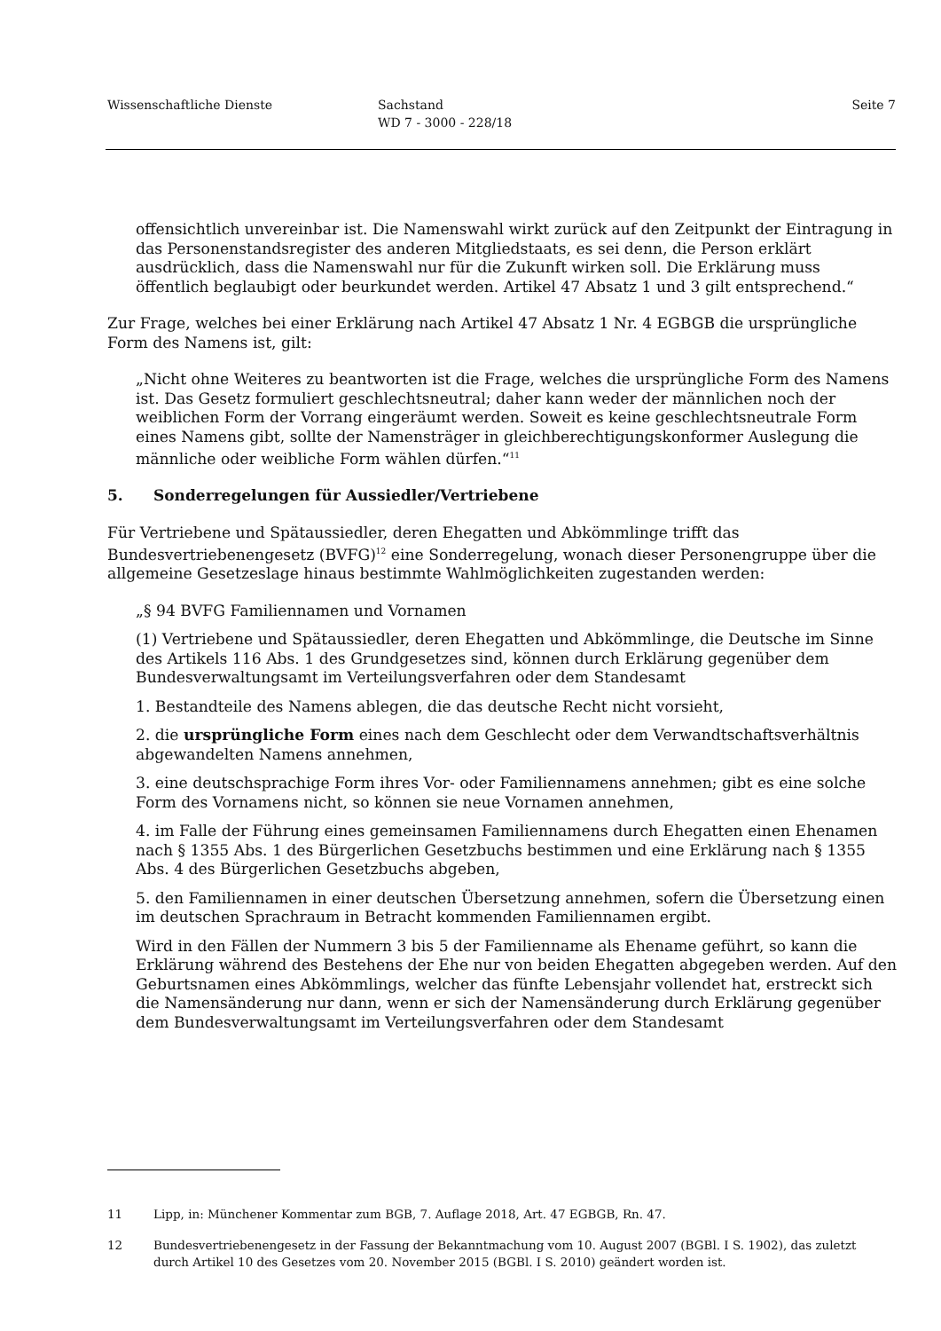Wissenschaftliche Dienste Sachstand
WD 7 - 3000 - 228/18
Seite 7
offensichtlich unvereinbar ist. Die Namenswahl wirkt zurück auf den Zeitpunkt der Eintragung in das Personenstandsregister des anderen Mitgliedstaats, es sei denn, die Person erklärt ausdrücklich, dass die Namenswahl nur für die Zukunft wirken soll. Die Erklärung muss öffentlich beglaubigt oder beurkundet werden. Artikel 47 Absatz 1 und 3 gilt entsprechend.“
Zur Frage, welches bei einer Erklärung nach Artikel 47 Absatz 1 Nr. 4 EGBGB die ursprüngliche Form des Namens ist, gilt:
„Nicht ohne Weiteres zu beantworten ist die Frage, welches die ursprüngliche Form des Namens ist. Das Gesetz formuliert geschlechtsneutral; daher kann weder der männlichen noch der weiblichen Form der Vorrang eingeräumt werden. Soweit es keine geschlechtsneutrale Form eines Namens gibt, sollte der Namensträger in gleichberechtigungskonformer Auslegung die männliche oder weibliche Form wählen dürfen.“<sup>11</sup>
5. Sonderregelungen für Aussiedler/Vertriebene
Für Vertriebene und Spätaussiedler, deren Ehegatten und Abkömmlinge trifft das Bundesvertriebenengesetz (BVFG)<sup>12</sup> eine Sonderregelung, wonach dieser Personengruppe über die allgemeine Gesetzeslage hinaus bestimmte Wahlmöglichkeiten zugestanden werden:
„§ 94 BVFG Familiennamen und Vornamen
(1) Vertriebene und Spätaussiedler, deren Ehegatten und Abkömmlinge, die Deutsche im Sinne des Artikels 116 Abs. 1 des Grundgesetzes sind, können durch Erklärung gegenüber dem Bundesverwaltungsamt im Verteilungsverfahren oder dem Standesamt
1. Bestandteile des Namens ablegen, die das deutsche Recht nicht vorsieht,
2. die ursprüngliche Form eines nach dem Geschlecht oder dem Verwandtschaftsverhältnis abgewandelten Namens annehmen,
3. eine deutschsprachige Form ihres Vor- oder Familiennamens annehmen; gibt es eine solche Form des Vornamens nicht, so können sie neue Vornamen annehmen,
4. im Falle der Führung eines gemeinsamen Familiennamens durch Ehegatten einen Ehenamen nach § 1355 Abs. 1 des Bürgerlichen Gesetzbuchs bestimmen und eine Erklärung nach § 1355 Abs. 4 des Bürgerlichen Gesetzbuchs abgeben,
5. den Familiennamen in einer deutschen Übersetzung annehmen, sofern die Übersetzung einen im deutschen Sprachraum in Betracht kommenden Familiennamen ergibt.
Wird in den Fällen der Nummern 3 bis 5 der Familienname als Ehename geführt, so kann die Erklärung während des Bestehens der Ehe nur von beiden Ehegatten abgegeben werden. Auf den Geburtsnamen eines Abkömmlings, welcher das fünfte Lebensjahr vollendet hat, erstreckt sich die Namensänderung nur dann, wenn er sich der Namensänderung durch Erklärung gegenüber dem Bundesverwaltungsamt im Verteilungsverfahren oder dem Standesamt
11 Lipp, in: Münchener Kommentar zum BGB, 7. Auflage 2018, Art. 47 EGBGB, Rn. 47.
12 Bundesvertriebenengesetz in der Fassung der Bekanntmachung vom 10. August 2007 (BGBl. I S. 1902), das zuletzt durch Artikel 10 des Gesetzes vom 20. November 2015 (BGBl. I S. 2010) geändert worden ist.